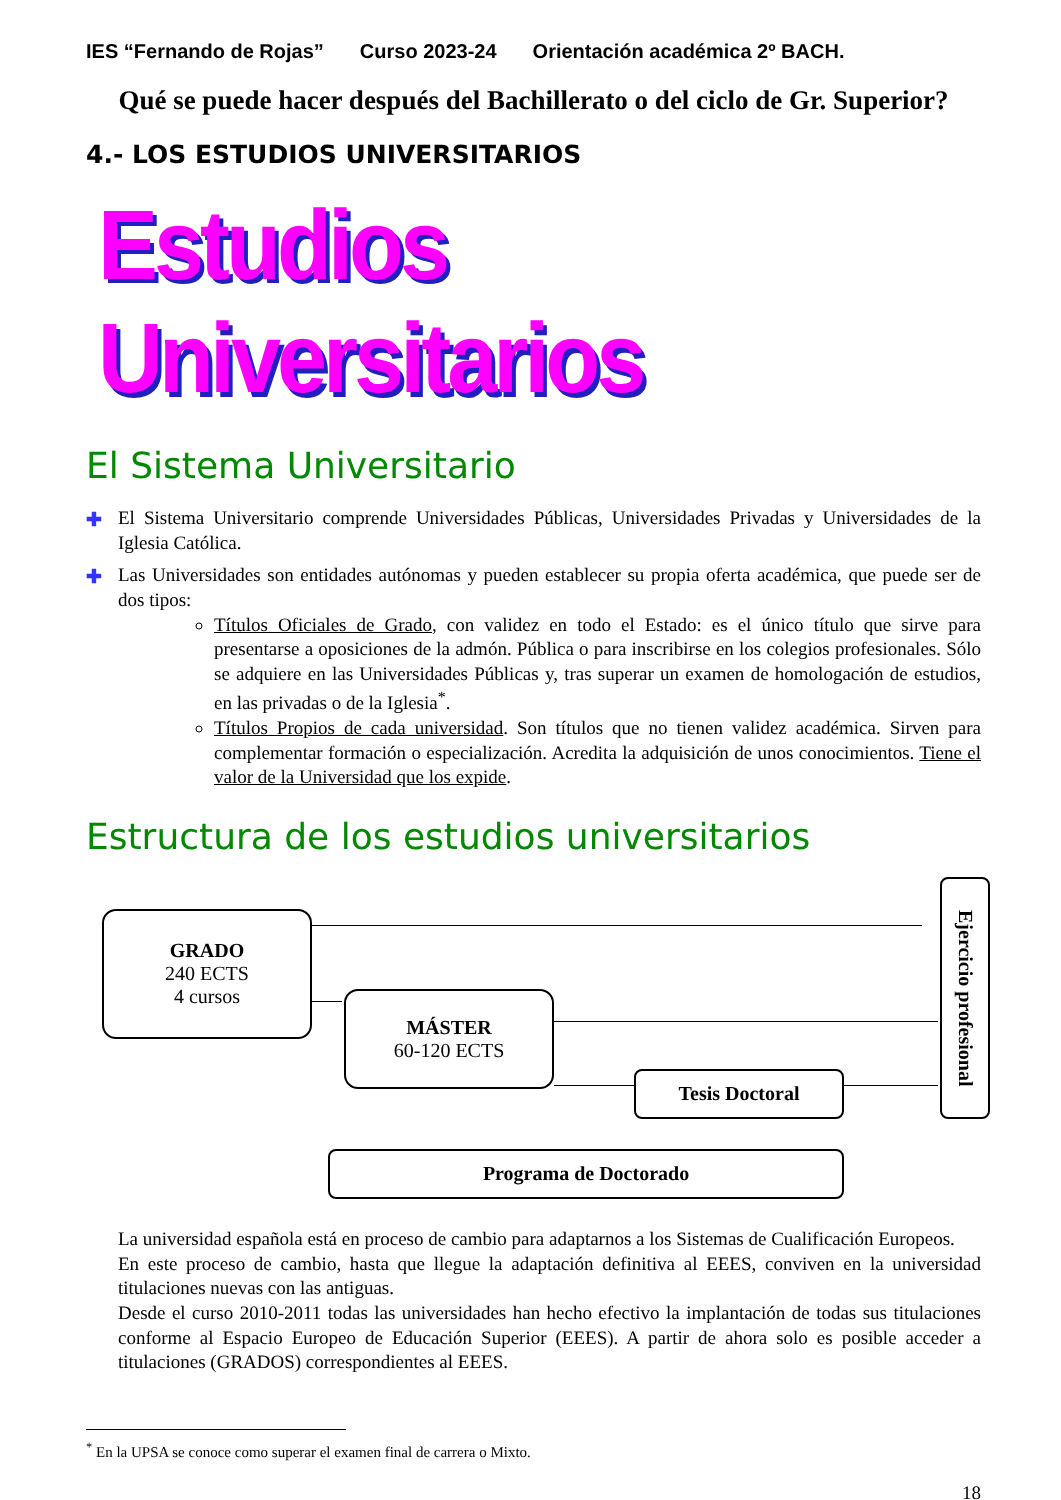IES “Fernando de Rojas” Curso 2023-24 Orientación académica 2º BACH.
Qué se puede hacer después del Bachillerato o del ciclo de Gr. Superior?
4.- LOS ESTUDIOS UNIVERSITARIOS
Estudios Universitarios
El Sistema Universitario
✚ El Sistema Universitario comprende Universidades Públicas, Universidades Privadas y Universidades de la Iglesia Católica.
✚ Las Universidades son entidades autónomas y pueden establecer su propia oferta académica, que puede ser de dos tipos:
Títulos Oficiales de Grado, con validez en todo el Estado: es el único título que sirve para presentarse a oposiciones de la admón. Pública o para inscribirse en los colegios profesionales. Sólo se adquiere en las Universidades Públicas y, tras superar un examen de homologación de estudios, en las privadas o de la Iglesia<sup>*</sup>.
Títulos Propios de cada universidad. Son títulos que no tienen validez académica. Sirven para complementar formación o especialización. Acredita la adquisición de unos conocimientos. Tiene el valor de la Universidad que los expide.
Estructura de los estudios universitarios
GRADO
240 ECTS
4 cursos
MÁSTER
60-120 ECTS
Tesis Doctoral
Ejercicio profesional
Programa de Doctorado
La universidad española está en proceso de cambio para adaptarnos a los Sistemas de Cualificación Europeos.
En este proceso de cambio, hasta que llegue la adaptación definitiva al EEES, conviven en la universidad titulaciones nuevas con las antiguas.
Desde el curso 2010-2011 todas las universidades han hecho efectivo la implantación de todas sus titulaciones conforme al Espacio Europeo de Educación Superior (EEES). A partir de ahora solo es posible acceder a titulaciones (GRADOS) correspondientes al EEES.
<sup>*</sup> En la UPSA se conoce como superar el examen final de carrera o Mixto.
18